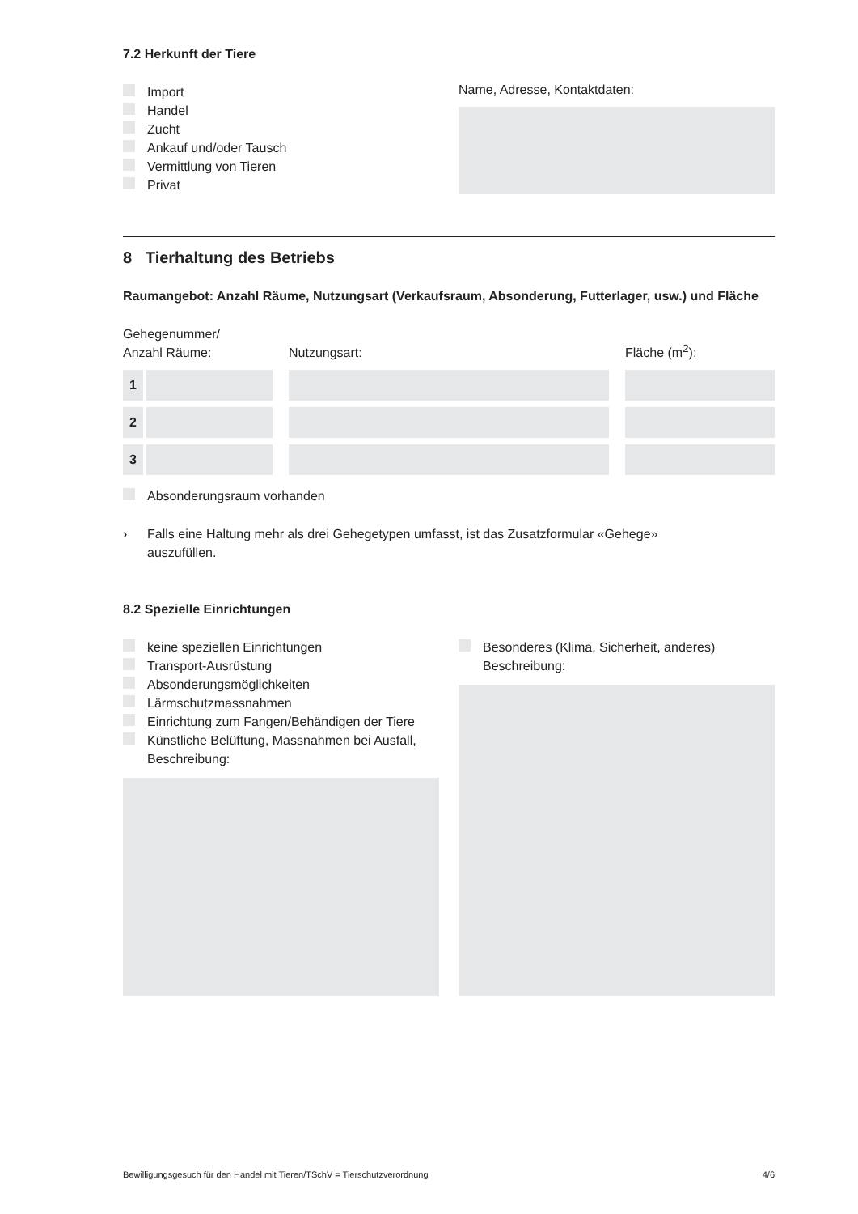7.2 Herkunft der Tiere
Import
Handel
Zucht
Ankauf und/oder Tausch
Vermittlung von Tieren
Privat
Name, Adresse, Kontaktdaten:
8 Tierhaltung des Betriebs
Raumangebot: Anzahl Räume, Nutzungsart (Verkaufsraum, Absonderung, Futterlager, usw.) und Fläche
Gehegenummer/
Anzahl Räume:
Nutzungsart:
Fläche (m<sup>2</sup>):
1
2
3
Absonderungsraum vorhanden
› Falls eine Haltung mehr als drei Gehegetypen umfasst, ist das Zusatzformular «Gehege»
auszufüllen.
8.2 Spezielle Einrichtungen
keine speziellen Einrichtungen
Transport-Ausrüstung
Absonderungsmöglichkeiten
Lärmschutzmassnahmen
Einrichtung zum Fangen/Behändigen der Tiere
Künstliche Belüftung, Massnahmen bei Ausfall,
Beschreibung:
Besonderes (Klima, Sicherheit, anderes)
Beschreibung:
Bewilligungsgesuch für den Handel mit Tieren/TSchV = Tierschutzverordnung 4/6